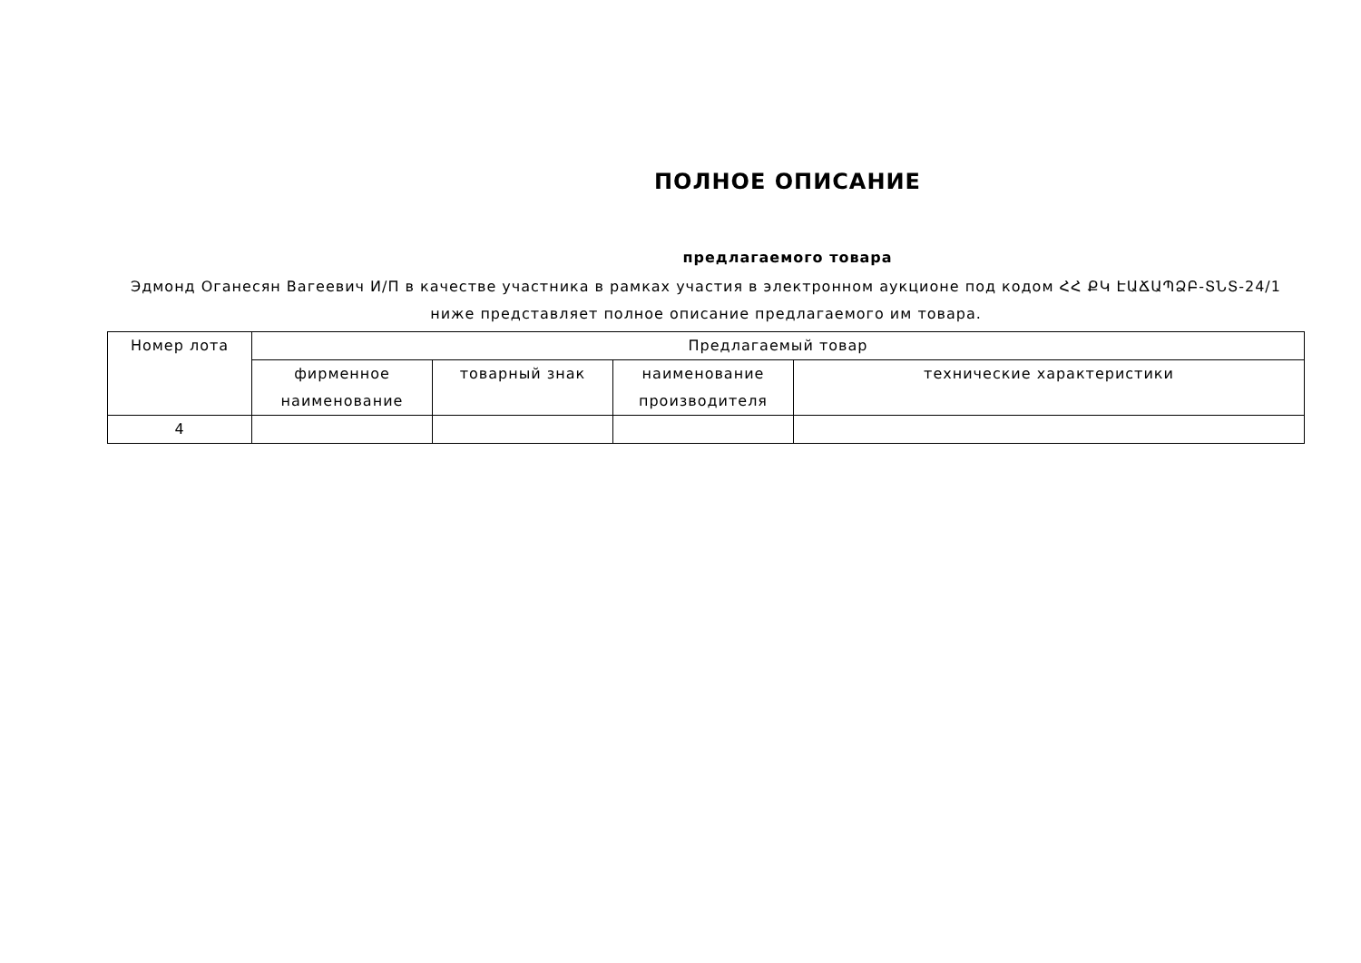ПОЛНОЕ ОПИСАНИЕ
предлагаемого товара
Эдмонд Оганесян Вагеевич И/П в качестве участника в рамках участия в электронном аукционе под кодом ՀՀ ՔԿ ԷԱՃԱՊՁԲ-ՏՆՏ-24/1 ниже представляет полное описание предлагаемого им товара.
| Номер лота | Предлагаемый товар | | | |
| --- | --- | --- | --- | --- |
| | фирменное наименование | товарный знак | наименование производителя | технические характеристики |
| 4 | | | | |